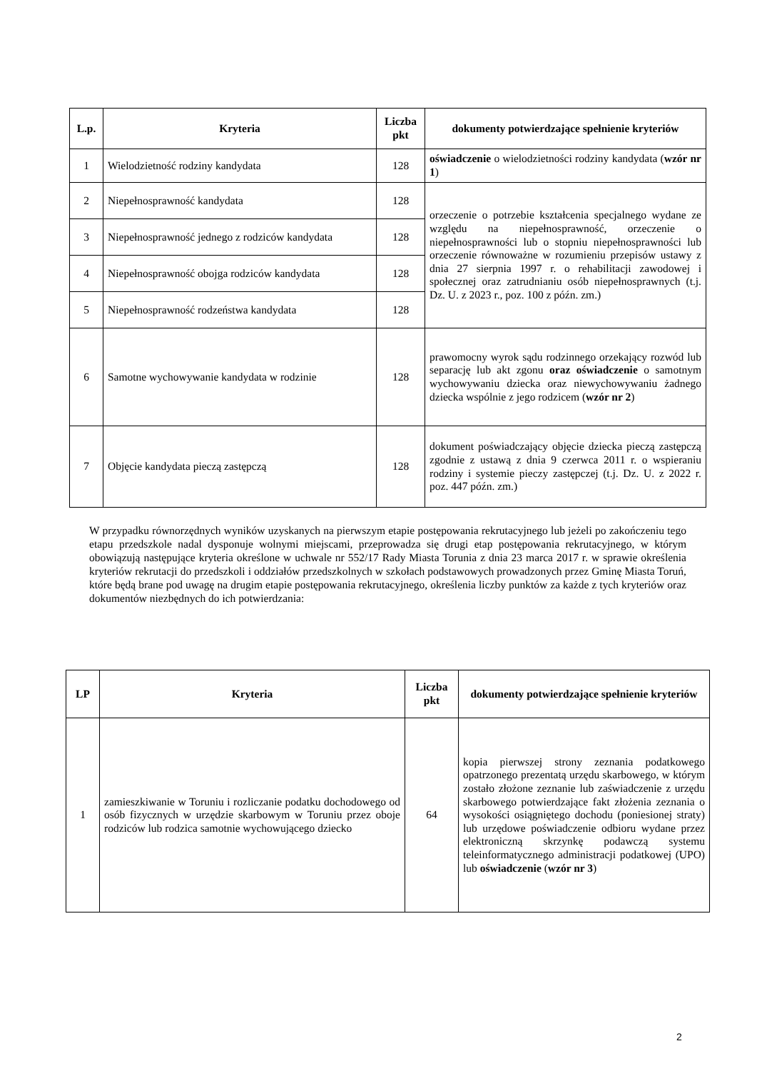| L.p. | Kryteria | Liczba pkt | dokumenty potwierdzające spełnienie kryteriów |
| --- | --- | --- | --- |
| 1 | Wielodzietność rodziny kandydata | 128 | oświadczenie o wielodzietności rodziny kandydata ( wzór nr 1 ) |
| 2 | Niepełnosprawność kandydata | 128 | orzeczenie o potrzebie kształcenia specjalnego wydane ze względu na niepełnosprawność, orzeczenie o niepełnosprawności lub o stopniu niepełnosprawności lub orzeczenie równoważne w rozumieniu przepisów ustawy z dnia 27 sierpnia 1997 r. o rehabilitacji zawodowej i społecznej oraz zatrudnianiu osób niepełnosprawnych (t.j. Dz. U. z 2023 r., poz. 100 z późn. zm.) |
| 3 | Niepełnosprawność jednego z rodziców kandydata | 128 | |
| 4 | Niepełnosprawność obojga rodziców kandydata | 128 | |
| 5 | Niepełnosprawność rodzeństwa kandydata | 128 | |
| 6 | Samotne wychowywanie kandydata w rodzinie | 128 | prawomocny wyrok sądu rodzinnego orzekający rozwód lub separację lub akt zgonu oraz oświadczenie o samotnym wychowywaniu dziecka oraz niewychowywaniu żadnego dziecka wspólnie z jego rodzicem ( wzór nr 2 ) |
| 7 | Objęcie kandydata pieczą zastępczą | 128 | dokument poświadczający objęcie dziecka pieczą zastępczą zgodnie z ustawą z dnia 9 czerwca 2011 r. o wspieraniu rodziny i systemie pieczy zastępczej (t.j. Dz. U. z 2022 r. poz. 447 późn. zm.) |
W przypadku równorzędnych wyników uzyskanych na pierwszym etapie postępowania rekrutacyjnego lub jeżeli po zakończeniu tego etapu przedszkole nadal dysponuje wolnymi miejscami, przeprowadza się drugi etap postępowania rekrutacyjnego, w którym obowiązują następujące kryteria określone w uchwale nr 552/17 Rady Miasta Torunia z dnia 23 marca 2017 r. w sprawie określenia kryteriów rekrutacji do przedszkoli i oddziałów przedszkolnych w szkołach podstawowych prowadzonych przez Gminę Miasta Toruń, które będą brane pod uwagę na drugim etapie postępowania rekrutacyjnego, określenia liczby punktów za każde z tych kryteriów oraz dokumentów niezbędnych do ich potwierdzania:
| LP | Kryteria | Liczba pkt | dokumenty potwierdzające spełnienie kryteriów |
| --- | --- | --- | --- |
| 1 | zamieszkiwanie w Toruniu i rozliczanie podatku dochodowego od osób fizycznych w urzędzie skarbowym w Toruniu przez oboje rodziców lub rodzica samotnie wychowującego dziecko | 64 | kopia pierwszej strony zeznania podatkowego opatrzonego prezentatą urzędu skarbowego, w którym zostało złożone zeznanie lub zaświadczenie z urzędu skarbowego potwierdzające fakt złożenia zeznania o wysokości osiągniętego dochodu (poniesionej straty) lub urzędowe poświadczenie odbioru wydane przez elektroniczną skrzynkę podawczą systemu teleinformatycznego administracji podatkowej (UPO) lub oświadczenie ( wzór nr 3 ) |
2